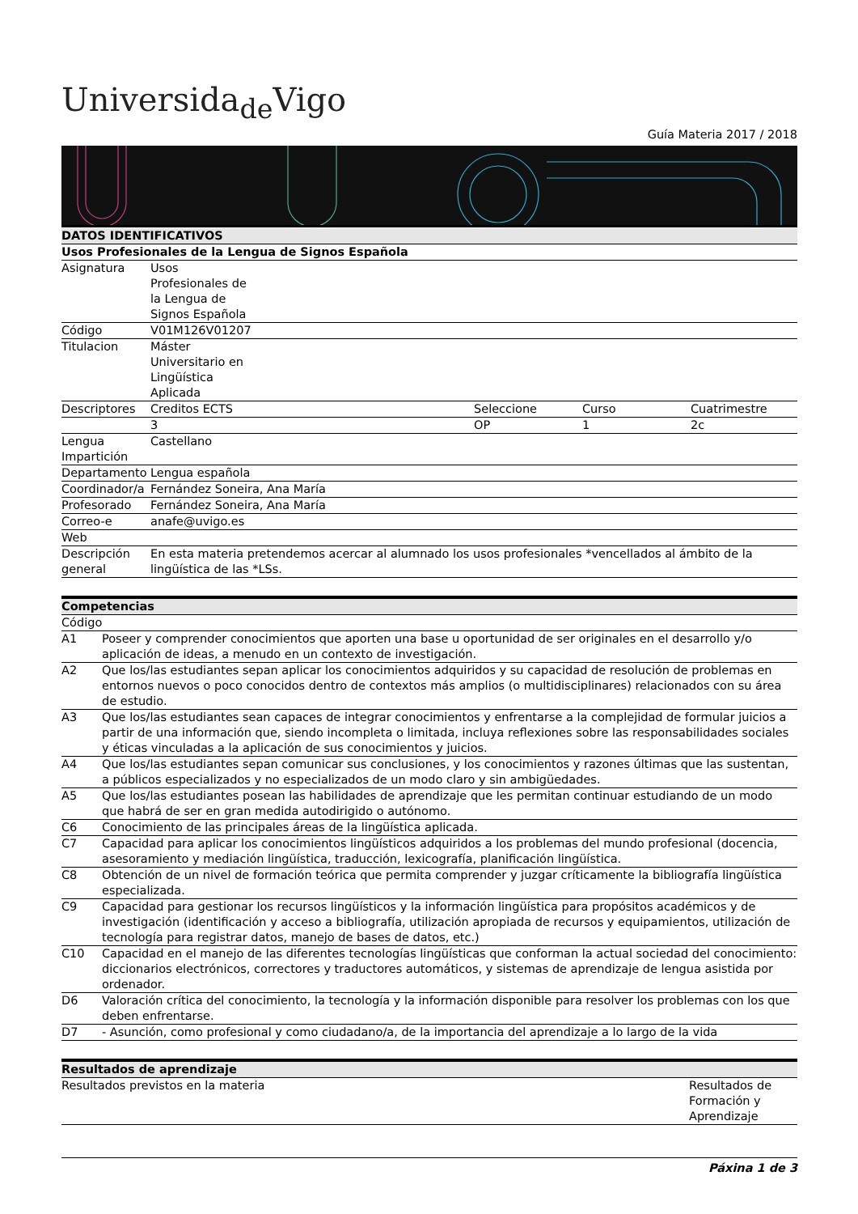Universida<sub>de</sub>Vigo
Guía Materia 2017 / 2018
| DATOS IDENTIFICATIVOS | | | | |
| --- | --- | --- | --- | --- |
| Usos Profesionales de la Lengua de Signos Española | | | | |
| Asignatura | Usos Profesionales de la Lengua de Signos Española | | | |
| Código | V01M126V01207 | | | |
| Titulacion | Máster Universitario en Lingüística Aplicada | | | |
| Descriptores | Creditos ECTS | Seleccione | Curso | Cuatrimestre |
| | 3 | OP | 1 | 2c |
| Lengua Impartición | Castellano | | | |
| Departamento | Lengua española | | | |
| Coordinador/a | Fernández Soneira, Ana María | | | |
| Profesorado | Fernández Soneira, Ana María | | | |
| Correo-e | anafe@uvigo.es | | | |
| Web | | | | |
| Descripción general | En esta materia pretendemos acercar al alumnado los usos profesionales *vencellados al ámbito de la lingüística de las *LSs. | | | |
| Competencias | |
| --- | --- |
| Código | |
| A1 | Poseer y comprender conocimientos que aporten una base u oportunidad de ser originales en el desarrollo y/o aplicación de ideas, a menudo en un contexto de investigación. |
| A2 | Que los/las estudiantes sepan aplicar los conocimientos adquiridos y su capacidad de resolución de problemas en entornos nuevos o poco conocidos dentro de contextos más amplios (o multidisciplinares) relacionados con su área de estudio. |
| A3 | Que los/las estudiantes sean capaces de integrar conocimientos y enfrentarse a la complejidad de formular juicios a partir de una información que, siendo incompleta o limitada, incluya reflexiones sobre las responsabilidades sociales y éticas vinculadas a la aplicación de sus conocimientos y juicios. |
| A4 | Que los/las estudiantes sepan comunicar sus conclusiones, y los conocimientos y razones últimas que las sustentan, a públicos especializados y no especializados de un modo claro y sin ambigüedades. |
| A5 | Que los/las estudiantes posean las habilidades de aprendizaje que les permitan continuar estudiando de un modo que habrá de ser en gran medida autodirigido o autónomo. |
| C6 | Conocimiento de las principales áreas de la lingüística aplicada. |
| C7 | Capacidad para aplicar los conocimientos lingüísticos adquiridos a los problemas del mundo profesional (docencia, asesoramiento y mediación lingüística, traducción, lexicografía, planificación lingüística. |
| C8 | Obtención de un nivel de formación teórica que permita comprender y juzgar críticamente la bibliografía lingüística especializada. |
| C9 | Capacidad para gestionar los recursos lingüísticos y la información lingüística para propósitos académicos y de investigación (identificación y acceso a bibliografía, utilización apropiada de recursos y equipamientos, utilización de tecnología para registrar datos, manejo de bases de datos, etc.) |
| C10 | Capacidad en el manejo de las diferentes tecnologías lingüísticas que conforman la actual sociedad del conocimiento: diccionarios electrónicos, correctores y traductores automáticos, y sistemas de aprendizaje de lengua asistida por ordenador. |
| D6 | Valoración crítica del conocimiento, la tecnología y la información disponible para resolver los problemas con los que deben enfrentarse. |
| D7 | - Asunción, como profesional y como ciudadano/a, de la importancia del aprendizaje a lo largo de la vida |
| Resultados de aprendizaje | |
| --- | --- |
| Resultados previstos en la materia | Resultados de Formación y Aprendizaje |
Páxina 1 de 3